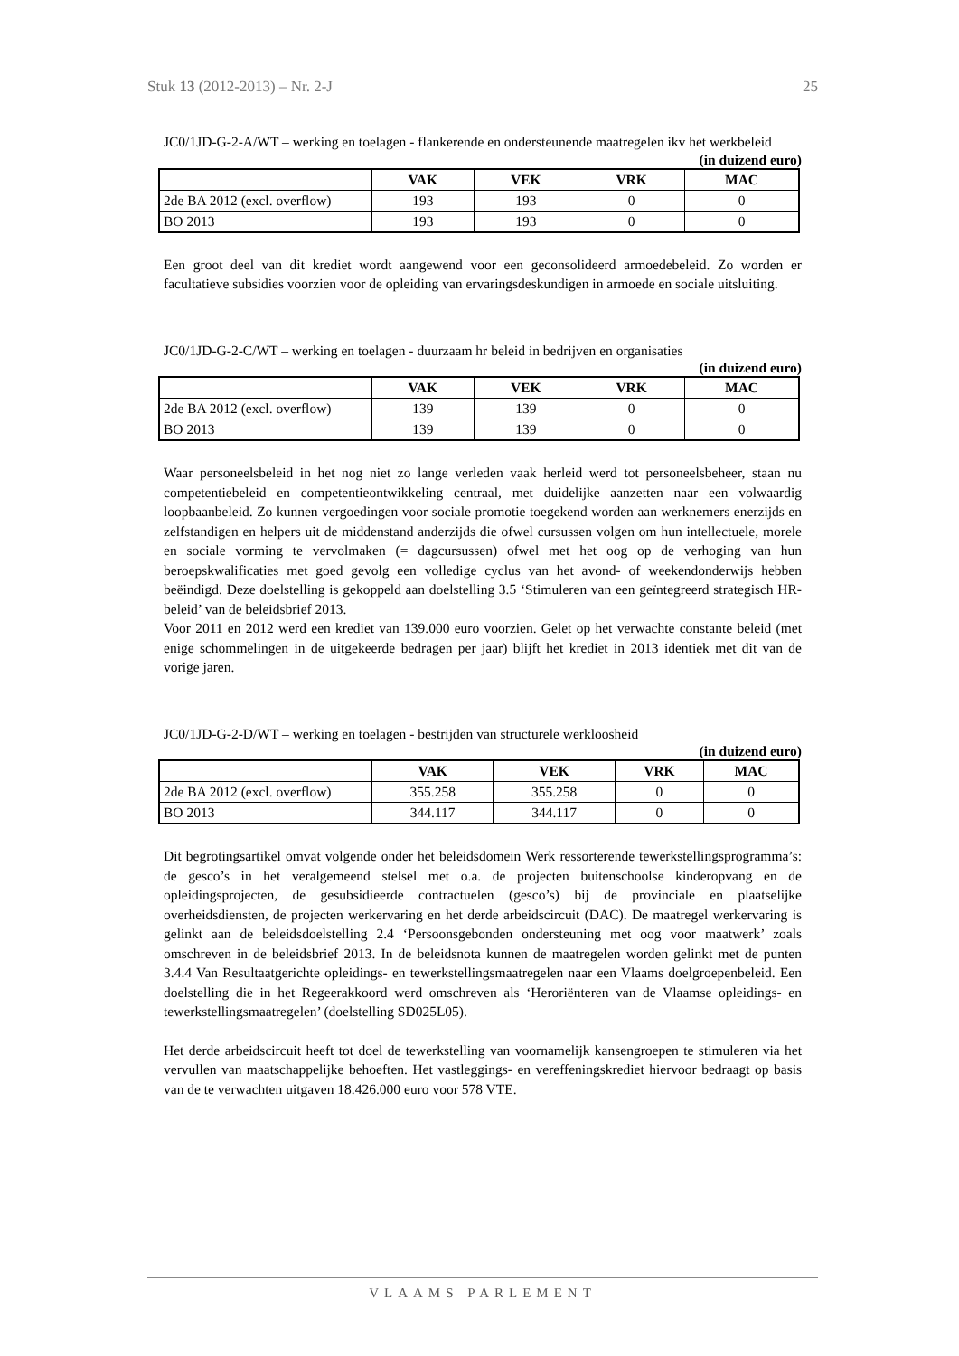Stuk 13 (2012-2013) – Nr. 2-J 25
JC0/1JD-G-2-A/WT – werking en toelagen - flankerende en ondersteunende maatregelen ikv het werkbeleid
(in duizend euro)
| | VAK | VEK | VRK | MAC |
| --- | --- | --- | --- | --- |
| 2de BA 2012 (excl. overflow) | 193 | 193 | 0 | 0 |
| BO 2013 | 193 | 193 | 0 | 0 |
Een groot deel van dit krediet wordt aangewend voor een geconsolideerd armoedebeleid. Zo worden er facultatieve subsidies voorzien voor de opleiding van ervaringsdeskundigen in armoede en sociale uitsluiting.
JC0/1JD-G-2-C/WT – werking en toelagen - duurzaam hr beleid in bedrijven en organisaties
(in duizend euro)
| | VAK | VEK | VRK | MAC |
| --- | --- | --- | --- | --- |
| 2de BA 2012 (excl. overflow) | 139 | 139 | 0 | 0 |
| BO 2013 | 139 | 139 | 0 | 0 |
Waar personeelsbeleid in het nog niet zo lange verleden vaak herleid werd tot personeelsbeheer, staan nu competentiebeleid en competentieontwikkeling centraal, met duidelijke aanzetten naar een volwaardig loopbaanbeleid. Zo kunnen vergoedingen voor sociale promotie toegekend worden aan werknemers enerzijds en zelfstandigen en helpers uit de middenstand anderzijds die ofwel cursussen volgen om hun intellectuele, morele en sociale vorming te vervolmaken (= dagcursussen) ofwel met het oog op de verhoging van hun beroepskwalificaties met goed gevolg een volledige cyclus van het avond- of weekendonderwijs hebben beëindigd. Deze doelstelling is gekoppeld aan doelstelling 3.5 ‘Stimuleren van een geïntegreerd strategisch HR-beleid’ van de beleidsbrief 2013.
Voor 2011 en 2012 werd een krediet van 139.000 euro voorzien. Gelet op het verwachte constante beleid (met enige schommelingen in de uitgekeerde bedragen per jaar) blijft het krediet in 2013 identiek met dit van de vorige jaren.
JC0/1JD-G-2-D/WT – werking en toelagen - bestrijden van structurele werkloosheid
(in duizend euro)
| | VAK | VEK | VRK | MAC |
| --- | --- | --- | --- | --- |
| 2de BA 2012 (excl. overflow) | 355.258 | 355.258 | 0 | 0 |
| BO 2013 | 344.117 | 344.117 | 0 | 0 |
Dit begrotingsartikel omvat volgende onder het beleidsdomein Werk ressorterende tewerkstellingsprogramma’s: de gesco’s in het veralgemeend stelsel met o.a. de projecten buitenschoolse kinderopvang en de opleidingsprojecten, de gesubsidieerde contractuelen (gesco’s) bij de provinciale en plaatselijke overheidsdiensten, de projecten werkervaring en het derde arbeidscircuit (DAC). De maatregel werkervaring is gelinkt aan de beleidsdoelstelling 2.4 ‘Persoonsgebonden ondersteuning met oog voor maatwerk’ zoals omschreven in de beleidsbrief 2013. In de beleidsnota kunnen de maatregelen worden gelinkt met de punten 3.4.4 Van Resultaatgerichte opleidings- en tewerkstellingsmaatregelen naar een Vlaams doelgroepenbeleid. Een doelstelling die in het Regeerakkoord werd omschreven als ‘Heroriënteren van de Vlaamse opleidings- en tewerkstellingsmaatregelen’ (doelstelling SD025L05).
Het derde arbeidscircuit heeft tot doel de tewerkstelling van voornamelijk kansengroepen te stimuleren via het vervullen van maatschappelijke behoeften. Het vastleggings- en vereffeningskrediet hiervoor bedraagt op basis van de te verwachten uitgaven 18.426.000 euro voor 578 VTE.
VLAAMS PARLEMENT